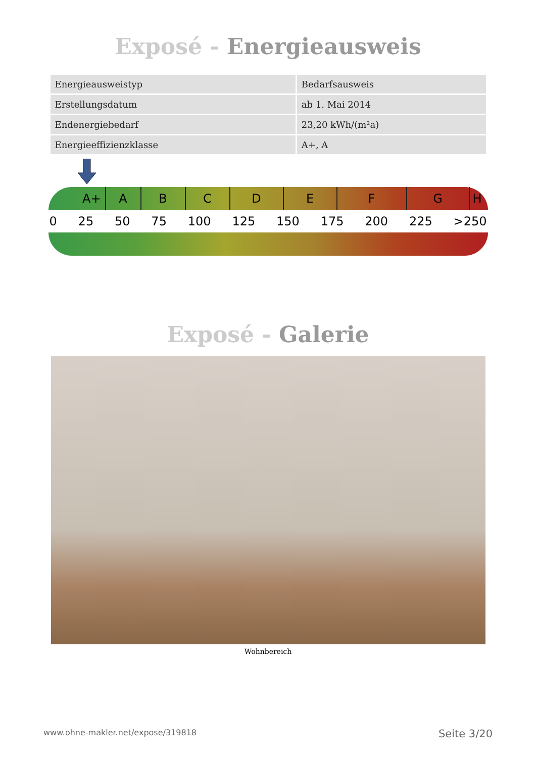Exposé - Energieausweis
| Energieausweistyp | Bedarfsausweis |
| Erstellungsdatum | ab 1. Mai 2014 |
| Endenergiebedarf | 23,20 kWh/(m²a) |
| Energieeffizienzklasse | A+, A |
A+ A B C D E F G H
0 25 50 75 100 125 150 175 200 225 >250
Exposé - Galerie
Wohnbereich
www.ohne-makler.net/expose/319818 Seite 3/20